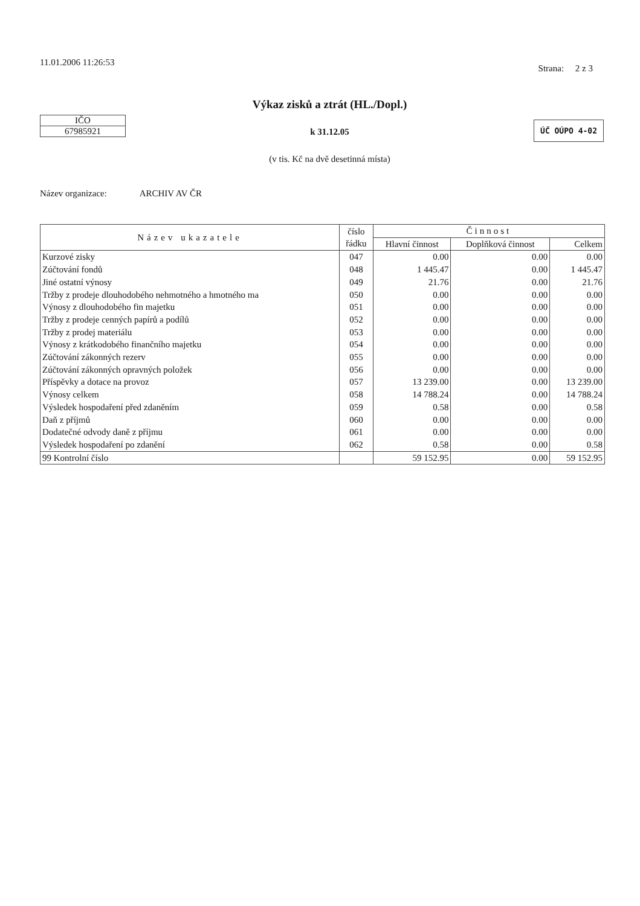11.01.2006 11:26:53
Strana: 2 z 3
IČO
67985921
Výkaz zisků a ztrát (HL./Dopl.)
k 31.12.05
(v tis. Kč na dvě desetinná místa)
ÚČ OÚPO 4-02
Název organizace: ARCHIV AV ČR
| Název ukazatele | číslo řádku | Činnost | | |
| --- | --- | --- | --- | --- |
| | | Hlavní činnost | Doplňková činnost | Celkem |
| Kurzové zisky | 047 | 0.00 | 0.00 | 0.00 |
| Zúčtování fondů | 048 | 1 445.47 | 0.00 | 1 445.47 |
| Jiné ostatní výnosy | 049 | 21.76 | 0.00 | 21.76 |
| Tržby z prodeje dlouhodobého nehmotného a hmotného ma | 050 | 0.00 | 0.00 | 0.00 |
| Výnosy z dlouhodobého fin majetku | 051 | 0.00 | 0.00 | 0.00 |
| Tržby z prodeje cenných papírů a podílů | 052 | 0.00 | 0.00 | 0.00 |
| Tržby z prodej materiálu | 053 | 0.00 | 0.00 | 0.00 |
| Výnosy z krátkodobého finančního majetku | 054 | 0.00 | 0.00 | 0.00 |
| Zúčtování zákonných rezerv | 055 | 0.00 | 0.00 | 0.00 |
| Zúčtování zákonných opravných položek | 056 | 0.00 | 0.00 | 0.00 |
| Příspěvky a dotace na provoz | 057 | 13 239.00 | 0.00 | 13 239.00 |
| Výnosy celkem | 058 | 14 788.24 | 0.00 | 14 788.24 |
| Výsledek hospodaření před zdaněním | 059 | 0.58 | 0.00 | 0.58 |
| Daň z příjmů | 060 | 0.00 | 0.00 | 0.00 |
| Dodatečné odvody daně z příjmu | 061 | 0.00 | 0.00 | 0.00 |
| Výsledek hospodaření po zdanění | 062 | 0.58 | 0.00 | 0.58 |
| 99 Kontrolní číslo | | 59 152.95 | 0.00 | 59 152.95 |